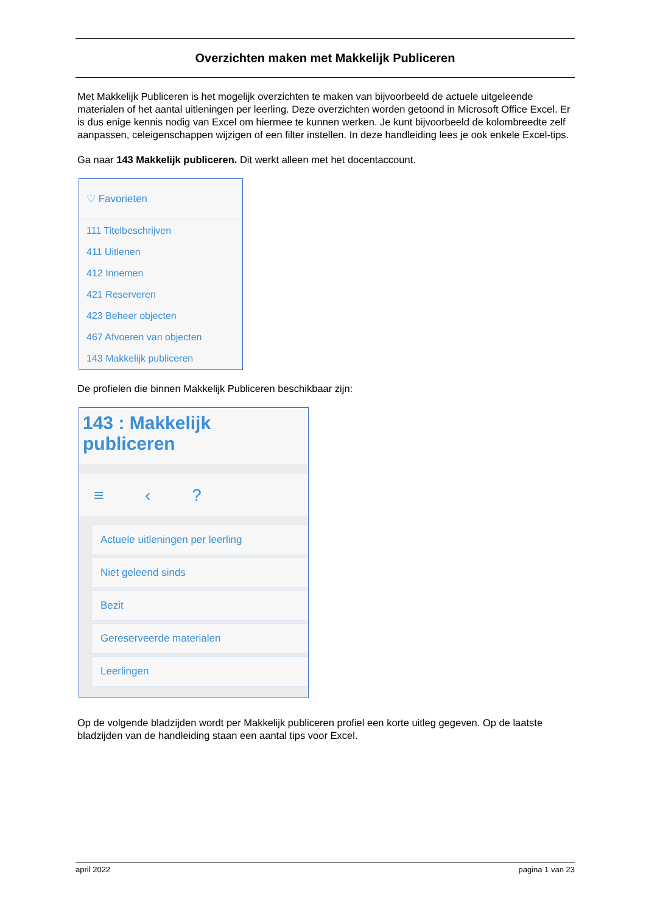Overzichten maken met Makkelijk Publiceren
Met Makkelijk Publiceren is het mogelijk overzichten te maken van bijvoorbeeld de actuele uitgeleende materialen of het aantal uitleningen per leerling. Deze overzichten worden getoond in Microsoft Office Excel. Er is dus enige kennis nodig van Excel om hiermee te kunnen werken. Je kunt bijvoorbeeld de kolombreedte zelf aanpassen, celeigenschappen wijzigen of een filter instellen. In deze handleiding lees je ook enkele Excel-tips.
Ga naar 143 Makkelijk publiceren. Dit werkt alleen met het docentaccount.
♡ Favorieten
111 Titelbeschrijven
411 Uitlenen
412 Innemen
421 Reserveren
423 Beheer objecten
467 Afvoeren van objecten
143 Makkelijk publiceren
De profielen die binnen Makkelijk Publiceren beschikbaar zijn:
143 : Makkelijk publiceren
≡ ‹ ?
Actuele uitleningen per leerling
Niet geleend sinds
Bezit
Gereserveerde materialen
Leerlingen
Op de volgende bladzijden wordt per Makkelijk publiceren profiel een korte uitleg gegeven. Op de laatste bladzijden van de handleiding staan een aantal tips voor Excel.
april 2022 pagina 1 van 23